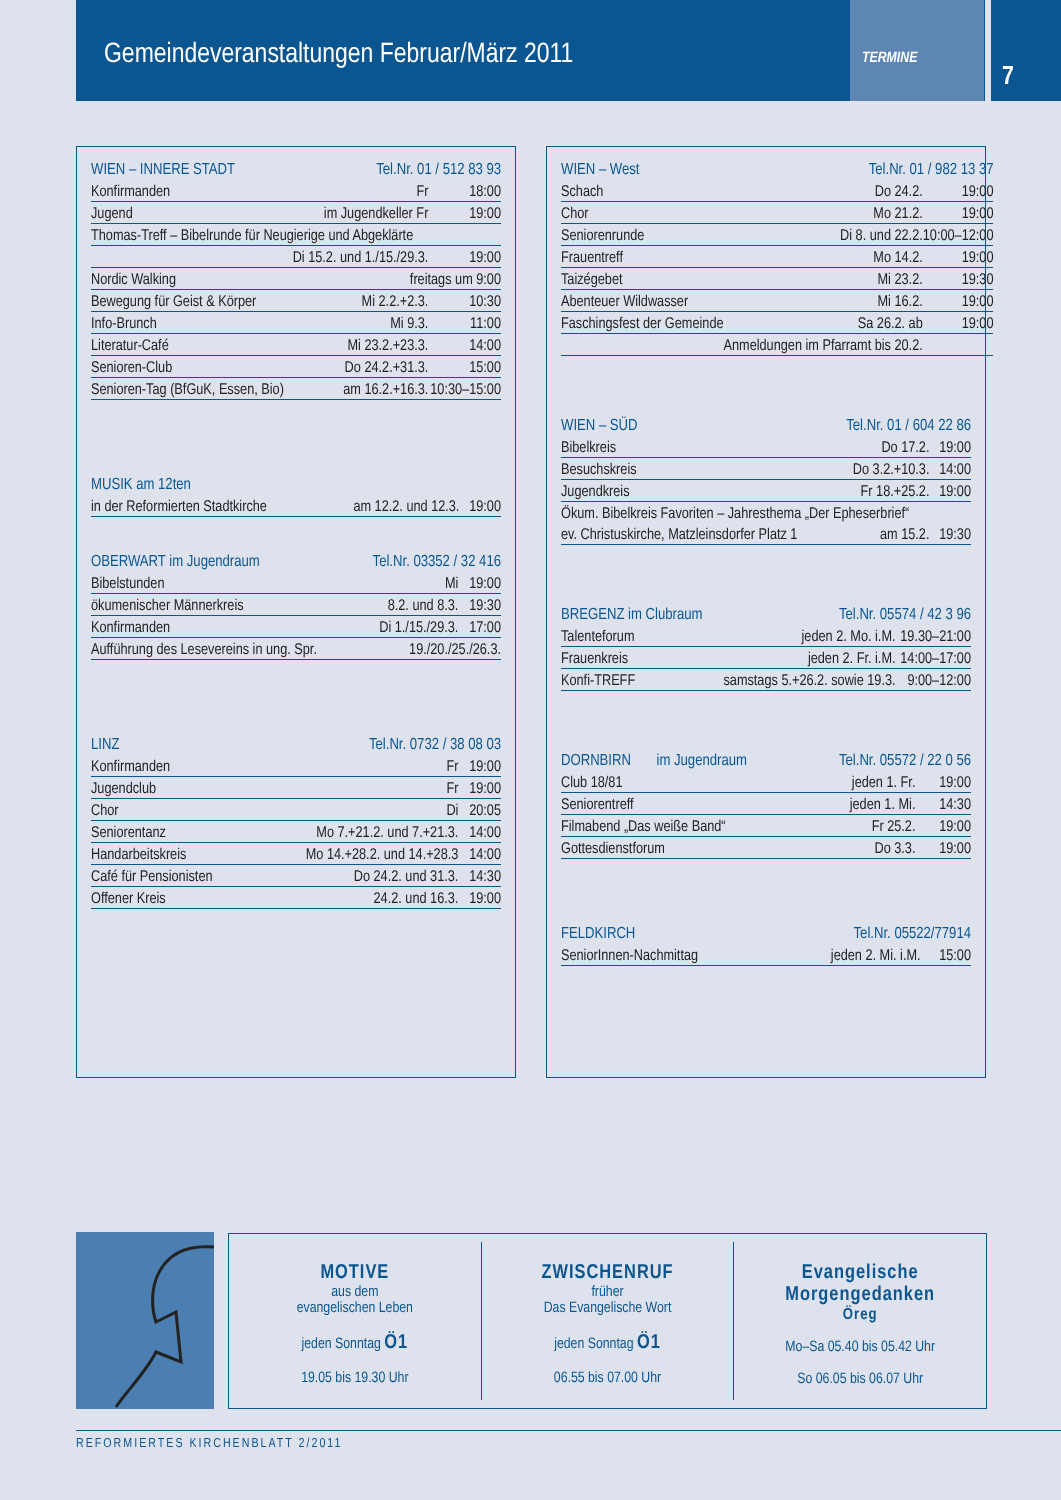Gemeindeveranstaltungen Februar/März 2011
TERMINE
7
| WIEN – INNERE STADT | Tel.Nr. 01 / 512 83 93 | |
| --- | --- | --- |
| Konfirmanden | Fr | 18:00 |
| Jugend | im Jugendkeller Fr | 19:00 |
| Thomas-Treff – Bibelrunde für Neugierige und Abgeklärte | | |
| | Di 15.2. und 1./15./29.3. | 19:00 |
| Nordic Walking | freitags um 9:00 | |
| Bewegung für Geist & Körper | Mi 2.2.+2.3. | 10:30 |
| Info-Brunch | Mi 9.3. | 11:00 |
| Literatur-Café | Mi 23.2.+23.3. | 14:00 |
| Senioren-Club | Do 24.2.+31.3. | 15:00 |
| Senioren-Tag (BfGuK, Essen, Bio) | am 16.2.+16.3. | 10:30–15:00 |
| MUSIK am 12ten | | |
| --- | --- | --- |
| in der Reformierten Stadtkirche | am 12.2. und 12.3. | 19:00 |
| OBERWART im Jugendraum | Tel.Nr. 03352 / 32 416 | |
| --- | --- | --- |
| Bibelstunden | Mi | 19:00 |
| ökumenischer Männerkreis | 8.2. und 8.3. | 19:30 |
| Konfirmanden | Di 1./15./29.3. | 17:00 |
| Aufführung des Lesevereins in ung. Spr. | 19./20./25./26.3. | |
| LINZ | Tel.Nr. 0732 / 38 08 03 | |
| --- | --- | --- |
| Konfirmanden | Fr | 19:00 |
| Jugendclub | Fr | 19:00 |
| Chor | Di | 20:05 |
| Seniorentanz | Mo 7.+21.2. und 7.+21.3. | 14:00 |
| Handarbeitskreis | Mo 14.+28.2. und 14.+28.3 | 14:00 |
| Café für Pensionisten | Do 24.2. und 31.3. | 14:30 |
| Offener Kreis | 24.2. und 16.3. | 19:00 |
| WIEN – West | Tel.Nr. 01 / 982 13 37 | |
| --- | --- | --- |
| Schach | Do 24.2. | 19:00 |
| Chor | Mo 21.2. | 19:00 |
| Seniorenrunde | Di 8. und 22.2. | 10:00–12:00 |
| Frauentreff | Mo 14.2. | 19:00 |
| Taizégebet | Mi 23.2. | 19:30 |
| Abenteuer Wildwasser | Mi 16.2. | 19:00 |
| Faschingsfest der Gemeinde | Sa 26.2. ab | 19:00 |
| | Anmeldungen im Pfarramt bis 20.2. | |
| WIEN – SÜD | Tel.Nr. 01 / 604 22 86 | |
| --- | --- | --- |
| Bibelkreis | Do 17.2. | 19:00 |
| Besuchskreis | Do 3.2.+10.3. | 14:00 |
| Jugendkreis | Fr 18.+25.2. | 19:00 |
| Ökum. Bibelkreis Favoriten – Jahresthema „Der Epheserbrief“ | | |
| ev. Christuskirche, Matzleinsdorfer Platz 1 | am 15.2. | 19:30 |
| BREGENZ im Clubraum | Tel.Nr. 05574 / 42 3 96 | |
| --- | --- | --- |
| Talenteforum | jeden 2. Mo. i.M. | 19.30–21:00 |
| Frauenkreis | jeden 2. Fr. i.M. | 14:00–17:00 |
| Konfi-TREFF | samstags 5.+26.2. sowie 19.3. | 9:00–12:00 |
| DORNBIRN im Jugendraum | Tel.Nr. 05572 / 22 0 56 | |
| --- | --- | --- |
| Club 18/81 | jeden 1. Fr. | 19:00 |
| Seniorentreff | jeden 1. Mi. | 14:30 |
| Filmabend „Das weiße Band“ | Fr 25.2. | 19:00 |
| Gottesdienstforum | Do 3.3. | 19:00 |
| FELDKIRCH | Tel.Nr. 05522/77914 | |
| --- | --- | --- |
| SeniorInnen-Nachmittag | jeden 2. Mi. i.M. | 15:00 |
MOTIVE
aus dem
evangelischen Leben
jeden Sonntag Ö1
19.05 bis 19.30 Uhr
ZWISCHENRUF
früher
Das Evangelische Wort
jeden Sonntag Ö1
06.55 bis 07.00 Uhr
Evangelische Morgengedanken
Öreg
Mo–Sa 05.40 bis 05.42 Uhr
So 06.05 bis 06.07 Uhr
REFORMIERTES KIRCHENBLATT 2/2011